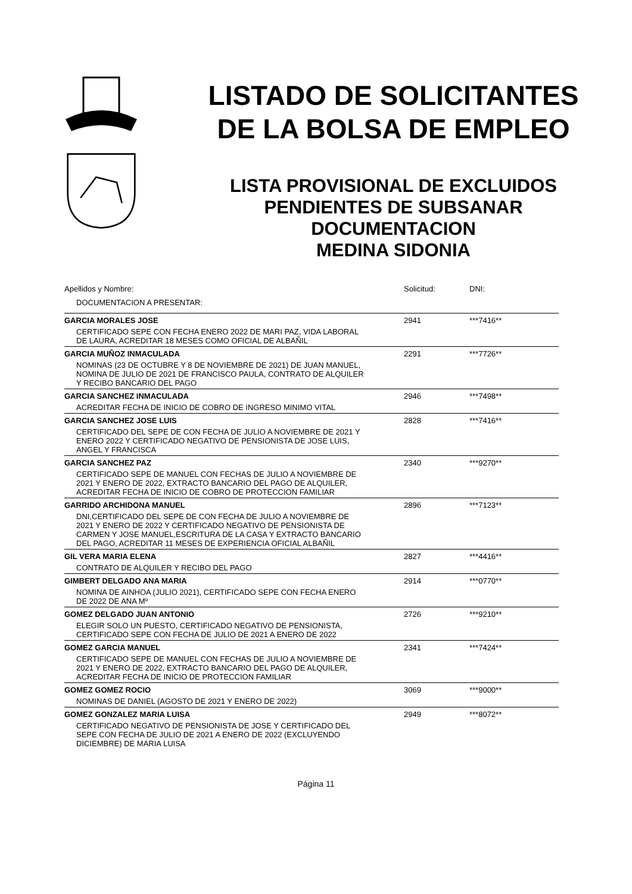LISTADO DE SOLICITANTES
DE LA BOLSA DE EMPLEO
LISTA PROVISIONAL DE EXCLUIDOS
PENDIENTES DE SUBSANAR
DOCUMENTACION
MEDINA SIDONIA
| Apellidos y Nombre: | Solicitud: | DNI: |
| --- | --- | --- |
| DOCUMENTACION A PRESENTAR: | | |
| GARCIA MORALES JOSE | 2941 | ***7416** |
| CERTIFICADO SEPE CON FECHA ENERO 2022 DE MARI PAZ, VIDA LABORAL DE LAURA, ACREDITAR 18 MESES COMO OFICIAL DE ALBAÑIL | | |
| GARCIA MUÑOZ INMACULADA | 2291 | ***7726** |
| NOMINAS (23 DE OCTUBRE Y 8 DE NOVIEMBRE DE 2021) DE JUAN MANUEL, NOMINA DE JULIO DE 2021 DE FRANCISCO PAULA, CONTRATO DE ALQUILER Y RECIBO BANCARIO DEL PAGO | | |
| GARCIA SANCHEZ INMACULADA | 2946 | ***7498** |
| ACREDITAR FECHA DE INICIO DE COBRO DE INGRESO MINIMO VITAL | | |
| GARCIA SANCHEZ JOSE LUIS | 2828 | ***7416** |
| CERTIFICADO DEL SEPE DE CON FECHA DE JULIO A NOVIEMBRE DE 2021 Y ENERO 2022 Y CERTIFICADO NEGATIVO DE PENSIONISTA DE JOSE LUIS, ANGEL Y FRANCISCA | | |
| GARCIA SANCHEZ PAZ | 2340 | ***9270** |
| CERTIFICADO SEPE DE MANUEL CON FECHAS DE JULIO A NOVIEMBRE DE 2021 Y ENERO DE 2022, EXTRACTO BANCARIO DEL PAGO DE ALQUILER, ACREDITAR FECHA DE INICIO DE COBRO DE PROTECCION FAMILIAR | | |
| GARRIDO ARCHIDONA MANUEL | 2896 | ***7123** |
| DNI,CERTIFICADO DEL SEPE DE CON FECHA DE JULIO A NOVIEMBRE DE 2021 Y ENERO DE 2022 Y CERTIFICADO NEGATIVO DE PENSIONISTA DE CARMEN Y JOSE MANUEL,ESCRITURA DE LA CASA Y EXTRACTO BANCARIO DEL PAGO, ACREDITAR 11 MESES DE EXPERIENCIA OFICIAL ALBAÑIL | | |
| GIL VERA MARIA ELENA | 2827 | ***4416** |
| CONTRATO DE ALQUILER Y RECIBO DEL PAGO | | |
| GIMBERT DELGADO ANA MARIA | 2914 | ***0770** |
| NOMINA DE AINHOA (JULIO 2021), CERTIFICADO SEPE CON FECHA ENERO DE 2022 DE ANA Mº | | |
| GOMEZ DELGADO JUAN ANTONIO | 2726 | ***9210** |
| ELEGIR SOLO UN PUESTO, CERTIFICADO NEGATIVO DE PENSIONISTA, CERTIFICADO SEPE CON FECHA DE JULIO DE 2021 A ENERO DE 2022 | | |
| GOMEZ GARCIA MANUEL | 2341 | ***7424** |
| CERTIFICADO SEPE DE MANUEL CON FECHAS DE JULIO A NOVIEMBRE DE 2021 Y ENERO DE 2022, EXTRACTO BANCARIO DEL PAGO DE ALQUILER, ACREDITAR FECHA DE INICIO DE PROTECCION FAMILIAR | | |
| GOMEZ GOMEZ ROCIO | 3069 | ***9000** |
| NOMINAS DE DANIEL (AGOSTO DE 2021 Y ENERO DE 2022) | | |
| GOMEZ GONZALEZ MARIA LUISA | 2949 | ***8072** |
| CERTIFICADO NEGATIVO DE PENSIONISTA DE JOSE Y CERTIFICADO DEL SEPE CON FECHA DE JULIO DE 2021 A ENERO DE 2022 (EXCLUYENDO DICIEMBRE) DE MARIA LUISA | | |
Página 11